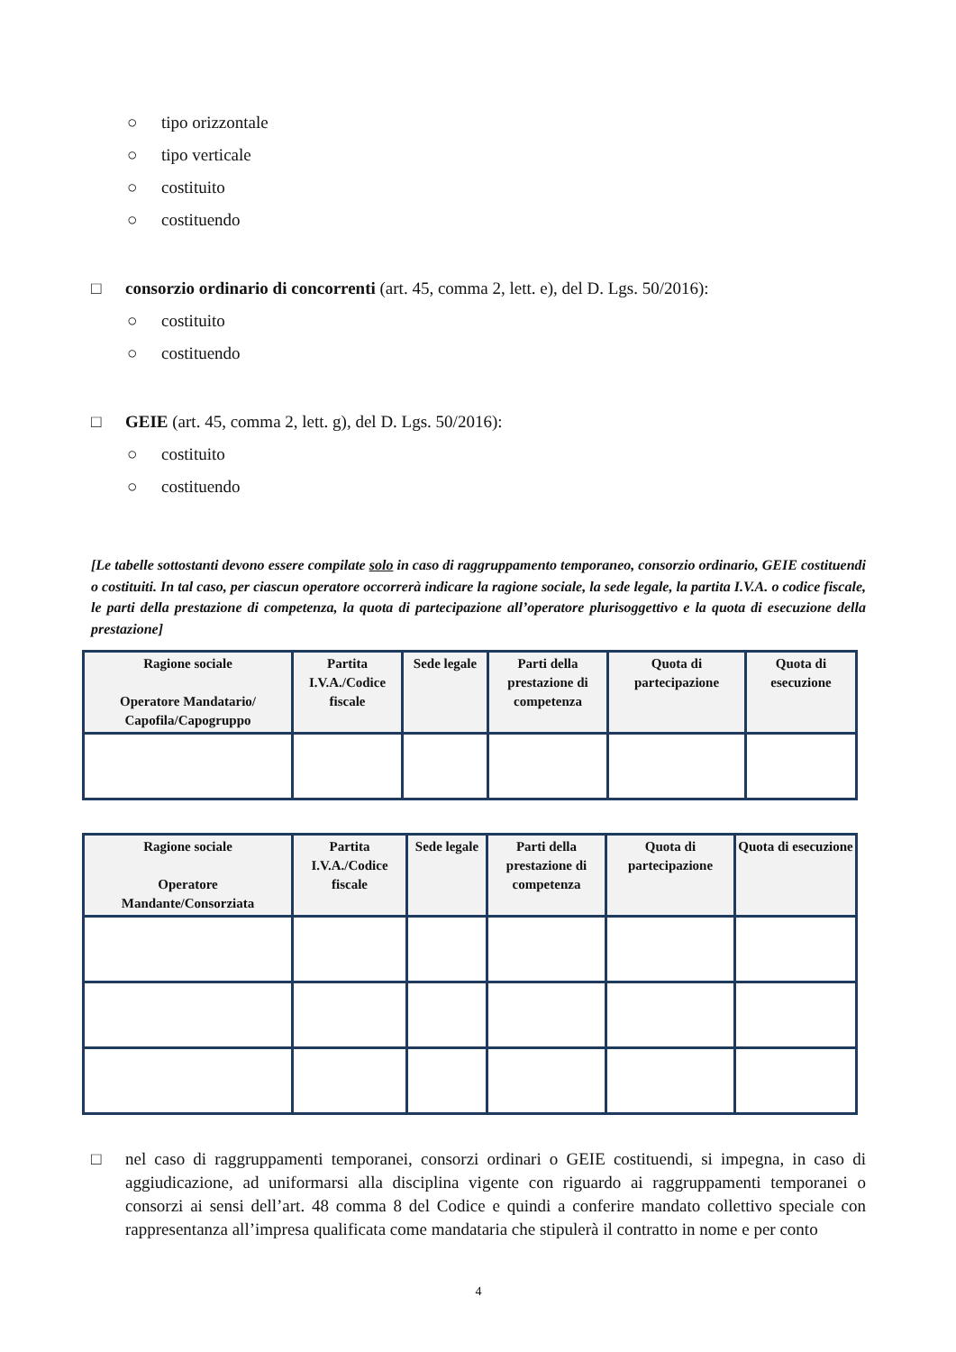○ tipo orizzontale
○ tipo verticale
○ costituito
○ costituendo
□ consorzio ordinario di concorrenti (art. 45, comma 2, lett. e), del D. Lgs. 50/2016):
○ costituito
○ costituendo
□ GEIE (art. 45, comma 2, lett. g), del D. Lgs. 50/2016):
○ costituito
○ costituendo
[Le tabelle sottostanti devono essere compilate solo in caso di raggruppamento temporaneo, consorzio ordinario, GEIE costituendi o costituiti. In tal caso, per ciascun operatore occorrerà indicare la ragione sociale, la sede legale, la partita I.V.A. o codice fiscale, le parti della prestazione di competenza, la quota di partecipazione all’operatore plurisoggettivo e la quota di esecuzione della prestazione]
| Ragione sociale Operatore Mandatario/ Capofila/Capogruppo | Partita I.V.A./Codice fiscale | Sede legale | Parti della prestazione di competenza | Quota di partecipazione | Quota di esecuzione |
| --- | --- | --- | --- | --- | --- |
| Ragione sociale Operatore Mandante/Consorziata | Partita I.V.A./Codice fiscale | Sede legale | Parti della prestazione di competenza | Quota di partecipazione | Quota di esecuzione |
| --- | --- | --- | --- | --- | --- |
□ nel caso di raggruppamenti temporanei, consorzi ordinari o GEIE costituendi, si impegna, in caso di aggiudicazione, ad uniformarsi alla disciplina vigente con riguardo ai raggruppamenti temporanei o consorzi ai sensi dell’art. 48 comma 8 del Codice e quindi a conferire mandato collettivo speciale con rappresentanza all’impresa qualificata come mandataria che stipulerà il contratto in nome e per conto
4